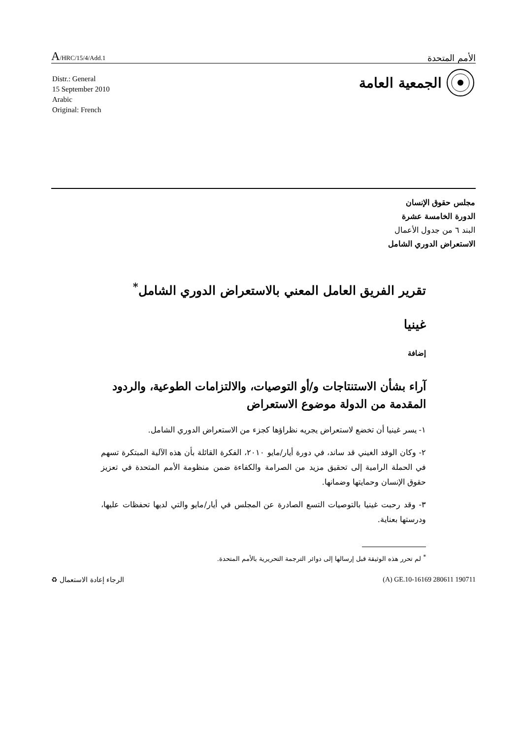A/HRC/15/4/Add.1
الأمم المتحدة
الجمعية العامة
Distr.: General
15 September 2010
Arabic
Original: French
مجلس حقوق الإنسان
الدورة الخامسة عشرة
البند ٦ من جدول الأعمال
الاستعراض الدوري الشامل
تقرير الفريق العامل المعني بالاستعراض الدوري الشامل<sup>*</sup>
غينيا
إضافة
آراء بشأن الاستنتاجات و/أو التوصيات، والالتزامات الطوعية، والردود المقدمة من الدولة موضوع الاستعراض
١- يسر غينيا أن تخضع لاستعراض يجريه نظراؤها كجزء من الاستعراض الدوري الشامل.
٢- وكان الوفد الغيني قد ساند، في دورة أيار/مايو ٢٠١٠، الفكرة القائلة بأن هذه الآلية المبتكرة تسهم في الحملة الرامية إلى تحقيق مزيد من الصرامة والكفاءة ضمن منظومة الأمم المتحدة في تعزيز حقوق الإنسان وحمايتها وضمانها.
٣- وقد رحبت غينيا بالتوصيات التسع الصادرة عن المجلس في أيار/مايو والتي لديها تحفظات عليها، ودرستها بعناية.
<sup>*</sup> لم تحرر هذه الوثيقة قبل إرسالها إلى دوائر الترجمة التحريرية بالأمم المتحدة.
الرجاء إعادة الاستعمال ♻ (A) GE.10-16169 280611 190711